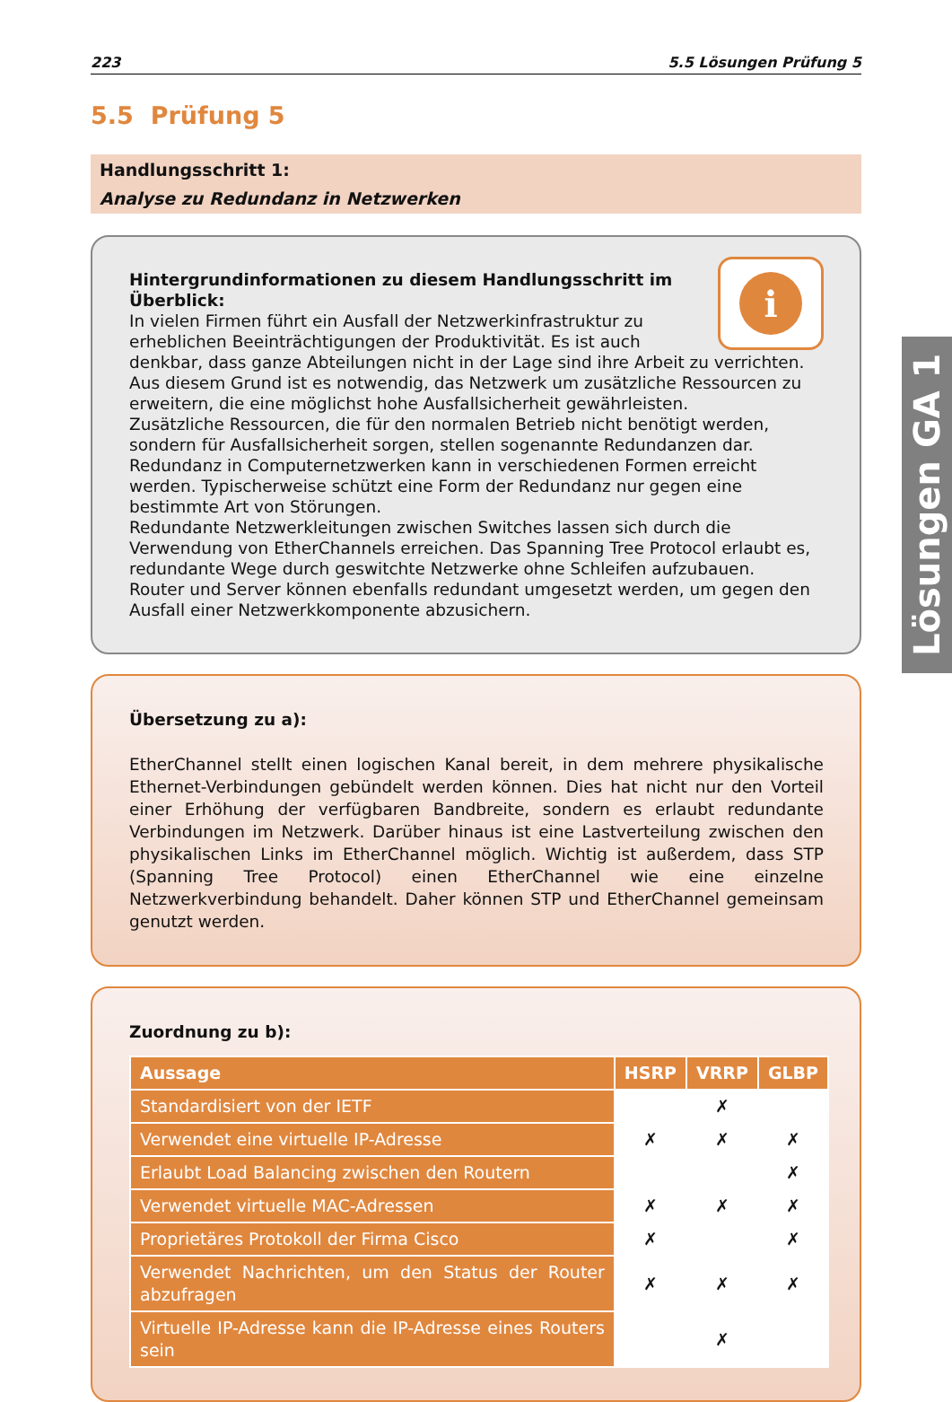223 5.5 Lösungen Prüfung 5
5.5 Prüfung 5
Handlungsschritt 1:
Analyse zu Redundanz in Netzwerken
i
Hintergrundinformationen zu diesem Handlungsschritt im Überblick:
In vielen Firmen führt ein Ausfall der Netzwerkinfrastruktur zu erheblichen Beeinträchtigungen der Produktivität. Es ist auch denkbar, dass ganze Abteilungen nicht in der Lage sind ihre Arbeit zu verrichten. Aus diesem Grund ist es notwendig, das Netzwerk um zusätzliche Ressourcen zu erweitern, die eine möglichst hohe Ausfallsicherheit gewährleisten.
Zusätzliche Ressourcen, die für den normalen Betrieb nicht benötigt werden, sondern für Ausfallsicherheit sorgen, stellen sogenannte Redundanzen dar.
Redundanz in Computernetzwerken kann in verschiedenen Formen erreicht werden. Typischerweise schützt eine Form der Redundanz nur gegen eine bestimmte Art von Störungen.
Redundante Netzwerkleitungen zwischen Switches lassen sich durch die Verwendung von EtherChannels erreichen. Das Spanning Tree Protocol erlaubt es, redundante Wege durch geswitchte Netzwerke ohne Schleifen aufzubauen.
Router und Server können ebenfalls redundant umgesetzt werden, um gegen den Ausfall einer Netzwerkkomponente abzusichern.
Übersetzung zu a):
EtherChannel stellt einen logischen Kanal bereit, in dem mehrere physikalische Ethernet-Verbindungen gebündelt werden können. Dies hat nicht nur den Vorteil einer Erhöhung der verfügbaren Bandbreite, sondern es erlaubt redundante Verbindungen im Netzwerk. Darüber hinaus ist eine Lastverteilung zwischen den physikalischen Links im EtherChannel möglich. Wichtig ist außerdem, dass STP (Spanning Tree Protocol) einen EtherChannel wie eine einzelne Netzwerkverbindung behandelt. Daher können STP und EtherChannel gemeinsam genutzt werden.
Zuordnung zu b):
| Aussage | HSRP | VRRP | GLBP |
| --- | --- | --- | --- |
| Standardisiert von der IETF | | ✗ | |
| Verwendet eine virtuelle IP-Adresse | ✗ | ✗ | ✗ |
| Erlaubt Load Balancing zwischen den Routern | | | ✗ |
| Verwendet virtuelle MAC-Adressen | ✗ | ✗ | ✗ |
| Proprietäres Protokoll der Firma Cisco | ✗ | | ✗ |
| Verwendet Nachrichten, um den Status der Router abzufragen | ✗ | ✗ | ✗ |
| Virtuelle IP-Adresse kann die IP-Adresse eines Routers sein | | ✗ | |
Lösungen GA 1